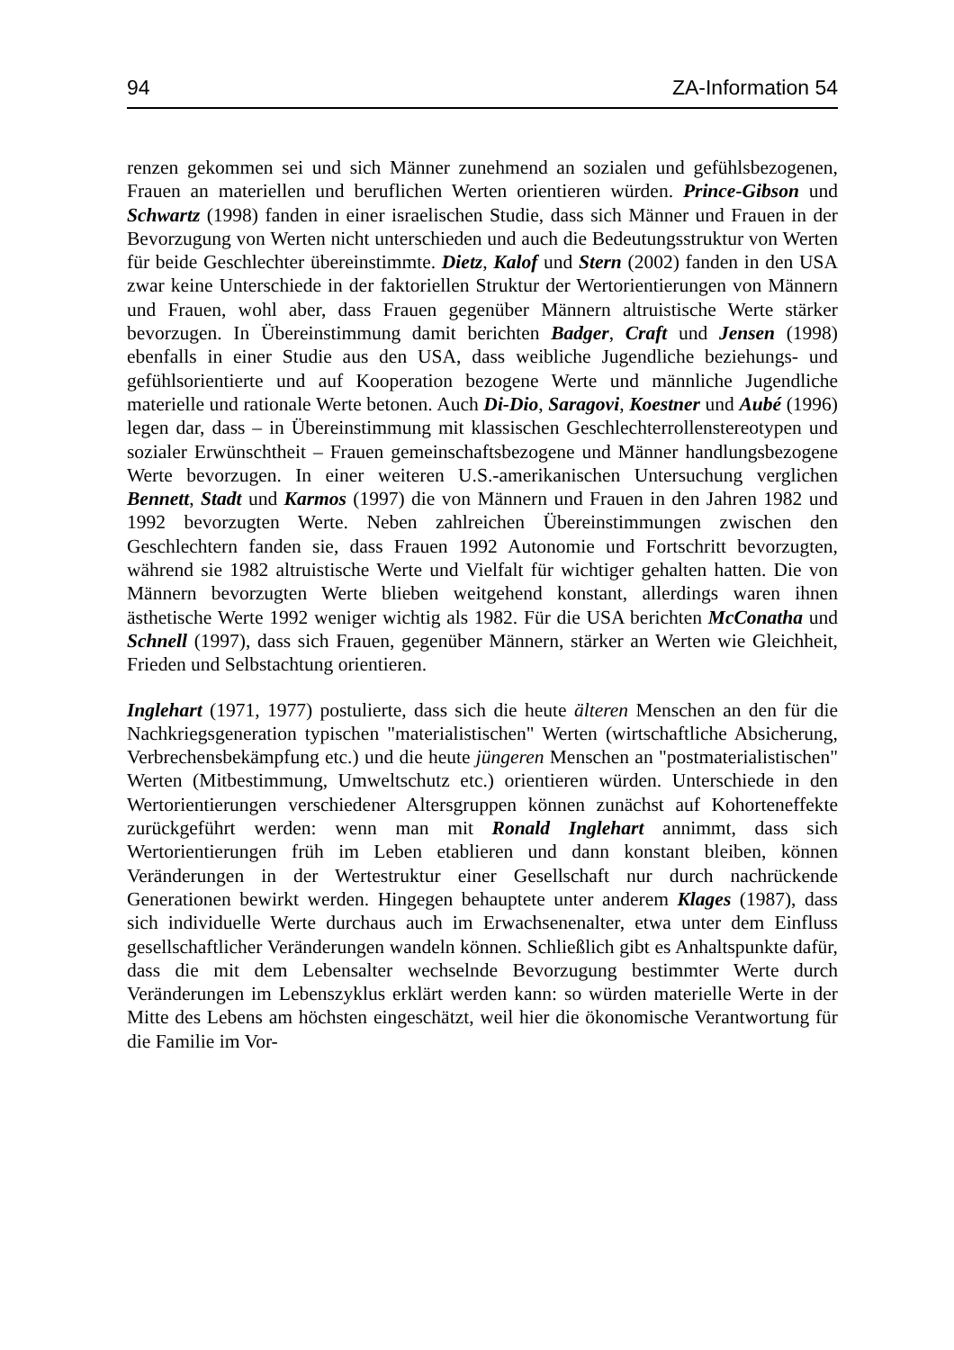94 ZA-Information 54
renzen gekommen sei und sich Männer zunehmend an sozialen und gefühlsbezogenen, Frauen an materiellen und beruflichen Werten orientieren würden. Prince-Gibson und Schwartz (1998) fanden in einer israelischen Studie, dass sich Männer und Frauen in der Bevorzugung von Werten nicht unterschieden und auch die Bedeutungsstruktur von Werten für beide Geschlechter übereinstimmte. Dietz, Kalof und Stern (2002) fanden in den USA zwar keine Unterschiede in der faktoriellen Struktur der Wertorientierungen von Männern und Frauen, wohl aber, dass Frauen gegenüber Männern altruistische Werte stärker bevorzugen. In Übereinstimmung damit berichten Badger, Craft und Jensen (1998) ebenfalls in einer Studie aus den USA, dass weibliche Jugendliche beziehungs- und gefühlsorientierte und auf Kooperation bezogene Werte und männliche Jugendliche materielle und rationale Werte betonen. Auch Di-Dio, Saragovi, Koestner und Aubé (1996) legen dar, dass – in Übereinstimmung mit klassischen Geschlechterrollenstereotypen und sozialer Erwünschtheit – Frauen gemeinschaftsbezogene und Männer handlungsbezogene Werte bevorzugen. In einer weiteren U.S.-amerikanischen Untersuchung verglichen Bennett, Stadt und Karmos (1997) die von Männern und Frauen in den Jahren 1982 und 1992 bevorzugten Werte. Neben zahlreichen Übereinstimmungen zwischen den Geschlechtern fanden sie, dass Frauen 1992 Autonomie und Fortschritt bevorzugten, während sie 1982 altruistische Werte und Vielfalt für wichtiger gehalten hatten. Die von Männern bevorzugten Werte blieben weitgehend konstant, allerdings waren ihnen ästhetische Werte 1992 weniger wichtig als 1982. Für die USA berichten McConatha und Schnell (1997), dass sich Frauen, gegenüber Männern, stärker an Werten wie Gleichheit, Frieden und Selbstachtung orientieren.
Inglehart (1971, 1977) postulierte, dass sich die heute älteren Menschen an den für die Nachkriegsgeneration typischen "materialistischen" Werten (wirtschaftliche Absicherung, Verbrechensbekämpfung etc.) und die heute jüngeren Menschen an "postmaterialistischen" Werten (Mitbestimmung, Umweltschutz etc.) orientieren würden. Unterschiede in den Wertorientierungen verschiedener Altersgruppen können zunächst auf Kohorteneffekte zurückgeführt werden: wenn man mit Ronald Inglehart annimmt, dass sich Wertorientierungen früh im Leben etablieren und dann konstant bleiben, können Veränderungen in der Wertestruktur einer Gesellschaft nur durch nachrückende Generationen bewirkt werden. Hingegen behauptete unter anderem Klages (1987), dass sich individuelle Werte durchaus auch im Erwachsenenalter, etwa unter dem Einfluss gesellschaftlicher Veränderungen wandeln können. Schließlich gibt es Anhaltspunkte dafür, dass die mit dem Lebensalter wechselnde Bevorzugung bestimmter Werte durch Veränderungen im Lebenszyklus erklärt werden kann: so würden materielle Werte in der Mitte des Lebens am höchsten eingeschätzt, weil hier die ökonomische Verantwortung für die Familie im Vor-